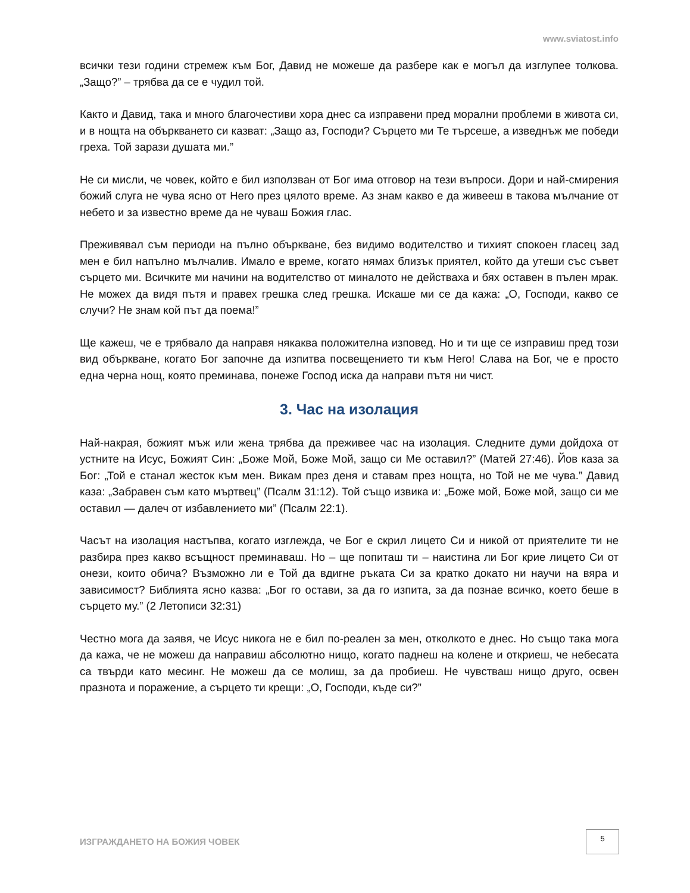www.sviatost.info
всички тези години стремеж към Бог, Давид не можеше да разбере как е могъл да изглупее толкова. „Защо?” – трябва да се е чудил той.
Както и Давид, така и много благочестиви хора днес са изправени пред морални проблеми в живота си, и в нощта на объркването си казват: „Защо аз, Господи? Сърцето ми Те търсеше, а изведнъж ме победи греха. Той зарази душата ми.”
Не си мисли, че човек, който е бил използван от Бог има отговор на тези въпроси. Дори и най-смирения божий слуга не чува ясно от Него през цялото време. Аз знам какво е да живееш в такова мълчание от небето и за известно време да не чуваш Божия глас.
Преживявал съм периоди на пълно объркване, без видимо водителство и тихият спокоен гласец зад мен е бил напълно мълчалив. Имало е време, когато нямах близък приятел, който да утеши със съвет сърцето ми. Всичките ми начини на водителство от миналото не действаха и бях оставен в пълен мрак. Не можех да видя пътя и правех грешка след грешка. Искаше ми се да кажа: „О, Господи, какво се случи? Не знам кой път да поема!”
Ще кажеш, че е трябвало да направя някаква положителна изповед. Но и ти ще се изправиш пред този вид объркване, когато Бог започне да изпитва посвещението ти към Него! Слава на Бог, че е просто една черна нощ, която преминава, понеже Господ иска да направи пътя ни чист.
3. Час на изолация
Най-накрая, божият мъж или жена трябва да преживее час на изолация. Следните думи дойдоха от устните на Исус, Божият Син: „Боже Мой, Боже Мой, защо си Ме оставил?” (Матей 27:46). Йов каза за Бог: „Той е станал жесток към мен. Викам през деня и ставам през нощта, но Той не ме чува.” Давид каза: „Забравен съм като мъртвец” (Псалм 31:12). Той също извика и: „Боже мой, Боже мой, защо си ме оставил — далеч от избавлението ми” (Псалм 22:1).
Часът на изолация настъпва, когато изглежда, че Бог е скрил лицето Си и никой от приятелите ти не разбира през какво всъщност преминаваш. Но – ще попиташ ти – наистина ли Бог крие лицето Си от онези, които обича? Възможно ли е Той да вдигне ръката Си за кратко докато ни научи на вяра и зависимост? Библията ясно казва: „Бог го остави, за да го изпита, за да познае всичко, което беше в сърцето му.” (2 Летописи 32:31)
Честно мога да заявя, че Исус никога не е бил по-реален за мен, отколкото е днес. Но също така мога да кажа, че не можеш да направиш абсолютно нищо, когато паднеш на колене и откриеш, че небесата са твърди като месинг. Не можеш да се молиш, за да пробиеш. Не чувстваш нищо друго, освен празнота и поражение, а сърцето ти крещи: „О, Господи, къде си?”
ИЗГРАЖДАНЕТО НА БОЖИЯ ЧОВЕК
5